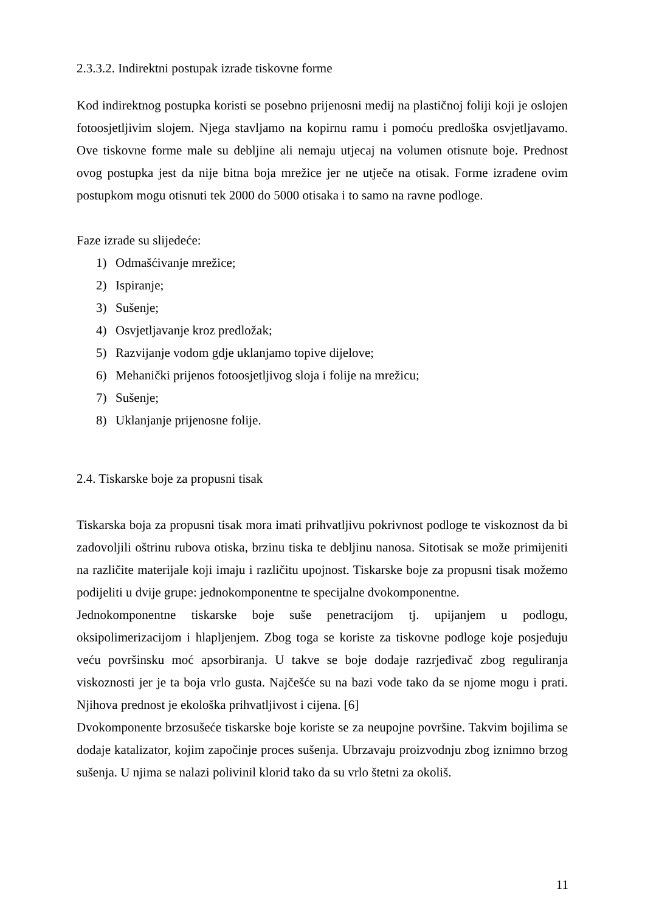2.3.3.2. Indirektni postupak izrade tiskovne forme
Kod indirektnog postupka koristi se posebno prijenosni medij na plastičnoj foliji koji je oslojen fotoosjetljivim slojem. Njega stavljamo na kopirnu ramu i pomoću predloška osvjetljavamo. Ove tiskovne forme male su debljine ali nemaju utjecaj na volumen otisnute boje. Prednost ovog postupka jest da nije bitna boja mrežice jer ne utječe na otisak. Forme izrađene ovim postupkom mogu otisnuti tek 2000 do 5000 otisaka i to samo na ravne podloge.
Faze izrade su slijedeće:
1) Odmašćivanje mrežice;
2) Ispiranje;
3) Sušenje;
4) Osvjetljavanje kroz predložak;
5) Razvijanje vodom gdje uklanjamo topive dijelove;
6) Mehanički prijenos fotoosjetljivog sloja i folije na mrežicu;
7) Sušenje;
8) Uklanjanje prijenosne folije.
2.4. Tiskarske boje za propusni tisak
Tiskarska boja za propusni tisak mora imati prihvatljivu pokrivnost podloge te viskoznost da bi zadovoljili oštrinu rubova otiska, brzinu tiska te debljinu nanosa. Sitotisak se može primijeniti na različite materijale koji imaju i različitu upojnost. Tiskarske boje za propusni tisak možemo podijeliti u dvije grupe: jednokomponentne te specijalne dvokomponentne.
Jednokomponentne tiskarske boje suše penetracijom tj. upijanjem u podlogu, oksipolimerizacijom i hlapljenjem. Zbog toga se koriste za tiskovne podloge koje posjeduju veću površinsku moć apsorbiranja. U takve se boje dodaje razrjeđivač zbog reguliranja viskoznosti jer je ta boja vrlo gusta. Najčešće su na bazi vode tako da se njome mogu i prati. Njihova prednost je ekološka prihvatljivost i cijena. [6]
Dvokomponente brzosušeće tiskarske boje koriste se za neupojne površine. Takvim bojilima se dodaje katalizator, kojim započinje proces sušenja. Ubrzavaju proizvodnju zbog iznimno brzog sušenja. U njima se nalazi polivinil klorid tako da su vrlo štetni za okoliš.
11